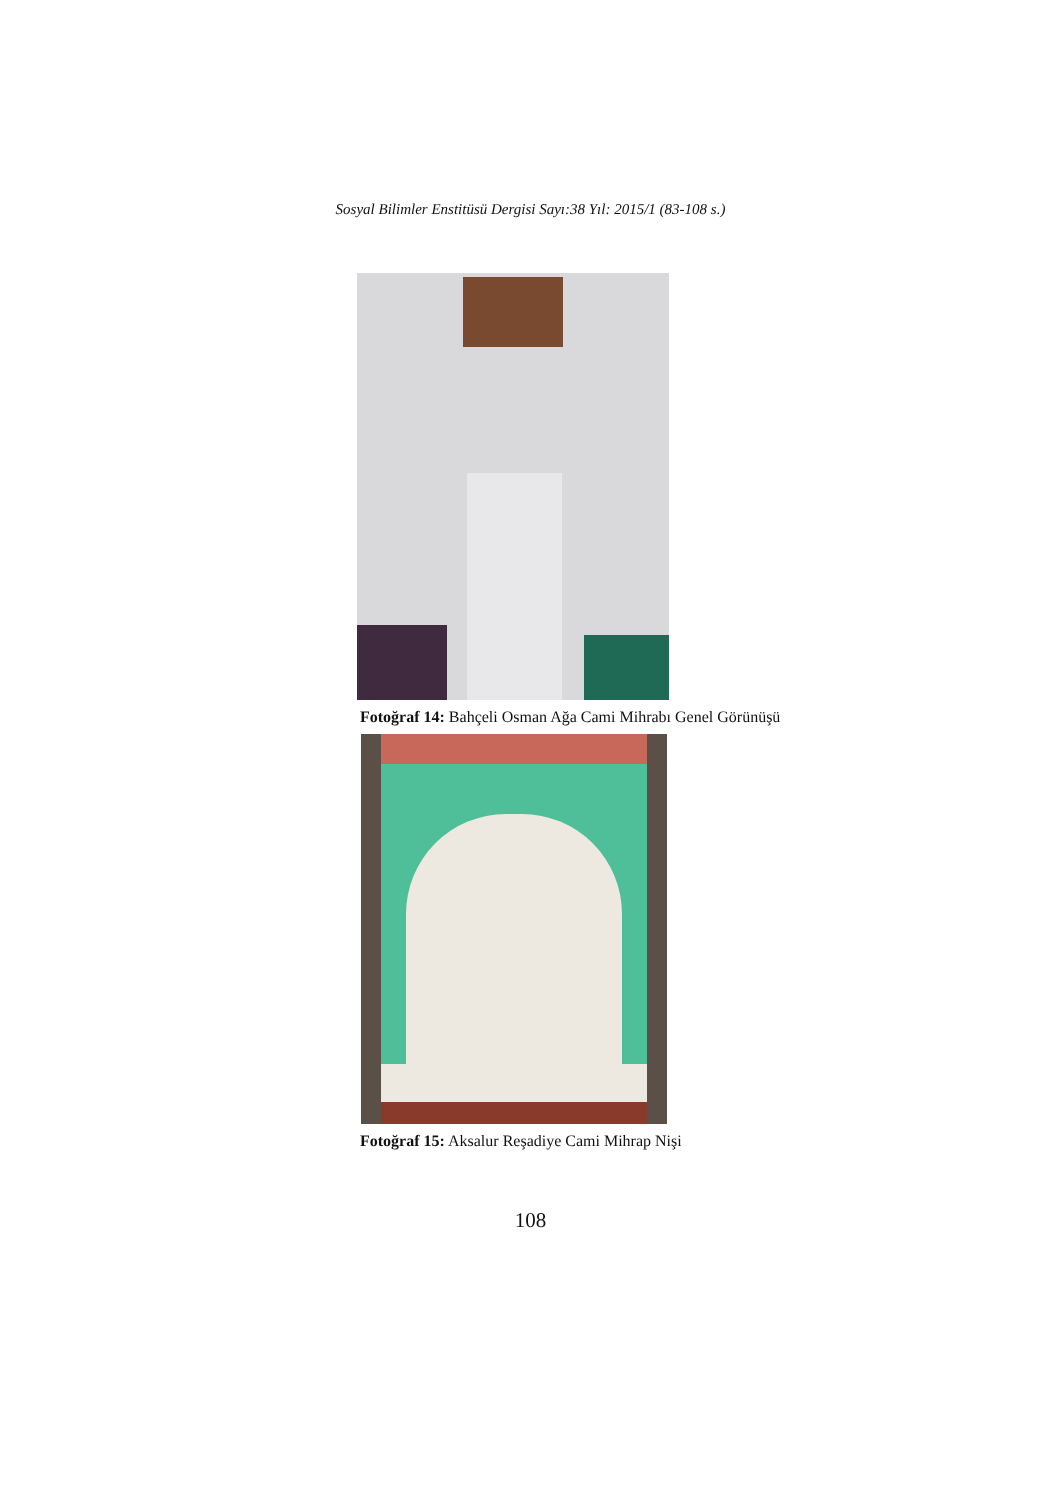Sosyal Bilimler Enstitüsü Dergisi Sayı:38 Yıl: 2015/1 (83-108 s.)
Fotoğraf 14: Bahçeli Osman Ağa Cami Mihrabı Genel Görünüşü
Fotoğraf 15: Aksalur Reşadiye Cami Mihrap Nişi
108